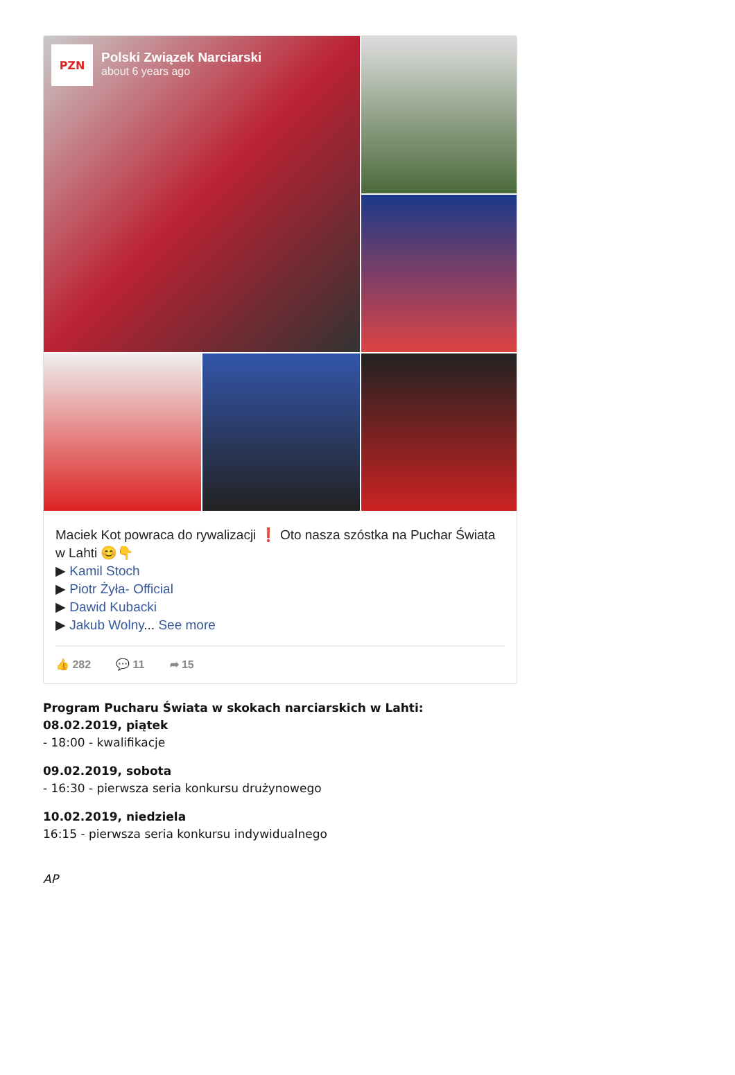PZN
Polski Związek Narciarski
about 6 years ago
Maciek Kot powraca do rywalizacji ❗ Oto nasza szóstka na Puchar Świata w Lahti 😊👇
▶ Kamil Stoch
▶ Piotr Żyła- Official
▶ Dawid Kubacki
▶ Jakub Wolny... See more
👍 282 💬 11 ➦ 15
Program Pucharu Świata w skokach narciarskich w Lahti:
08.02.2019, piątek
- 18:00 - kwalifikacje
09.02.2019, sobota
- 16:30 - pierwsza seria konkursu drużynowego
10.02.2019, niedziela
16:15 - pierwsza seria konkursu indywidualnego
AP